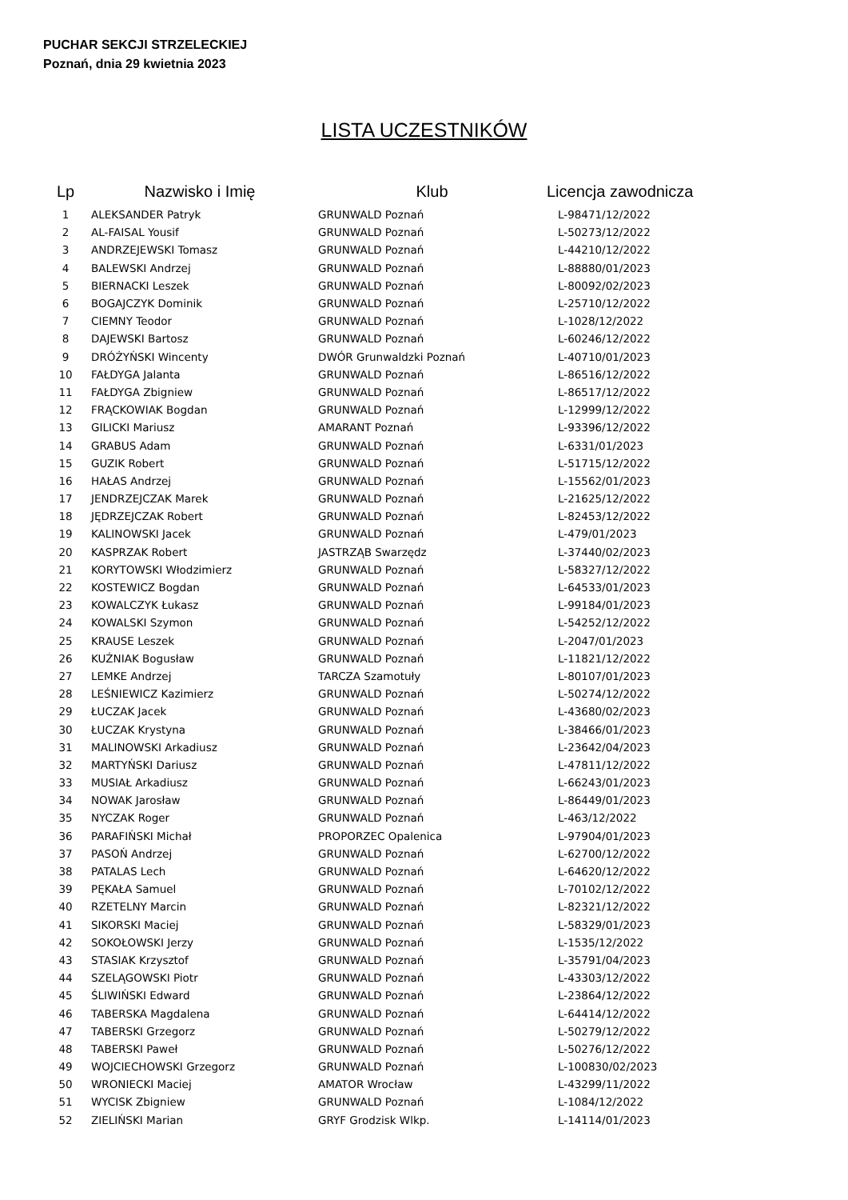PUCHAR SEKCJI STRZELECKIEJ
Poznań, dnia 29 kwietnia 2023
LISTA UCZESTNIKÓW
| Lp | Nazwisko i Imię | Klub | Licencja zawodnicza |
| --- | --- | --- | --- |
| 1 | ALEKSANDER Patryk | GRUNWALD Poznań | L-98471/12/2022 |
| 2 | AL-FAISAL Yousif | GRUNWALD Poznań | L-50273/12/2022 |
| 3 | ANDRZEJEWSKI Tomasz | GRUNWALD Poznań | L-44210/12/2022 |
| 4 | BALEWSKI Andrzej | GRUNWALD Poznań | L-88880/01/2023 |
| 5 | BIERNACKI Leszek | GRUNWALD Poznań | L-80092/02/2023 |
| 6 | BOGAJCZYK Dominik | GRUNWALD Poznań | L-25710/12/2022 |
| 7 | CIEMNY Teodor | GRUNWALD Poznań | L-1028/12/2022 |
| 8 | DAJEWSKI Bartosz | GRUNWALD Poznań | L-60246/12/2022 |
| 9 | DRÓŻYŃSKI Wincenty | DWÓR Grunwaldzki Poznań | L-40710/01/2023 |
| 10 | FAŁDYGA Jalanta | GRUNWALD Poznań | L-86516/12/2022 |
| 11 | FAŁDYGA Zbigniew | GRUNWALD Poznań | L-86517/12/2022 |
| 12 | FRĄCKOWIAK Bogdan | GRUNWALD Poznań | L-12999/12/2022 |
| 13 | GILICKI Mariusz | AMARANT Poznań | L-93396/12/2022 |
| 14 | GRABUS Adam | GRUNWALD Poznań | L-6331/01/2023 |
| 15 | GUZIK Robert | GRUNWALD Poznań | L-51715/12/2022 |
| 16 | HAŁAS Andrzej | GRUNWALD Poznań | L-15562/01/2023 |
| 17 | JENDRZEJCZAK Marek | GRUNWALD Poznań | L-21625/12/2022 |
| 18 | JĘDRZEJCZAK Robert | GRUNWALD Poznań | L-82453/12/2022 |
| 19 | KALINOWSKI Jacek | GRUNWALD Poznań | L-479/01/2023 |
| 20 | KASPRZAK Robert | JASTRZĄB Swarzędz | L-37440/02/2023 |
| 21 | KORYTOWSKI Włodzimierz | GRUNWALD Poznań | L-58327/12/2022 |
| 22 | KOSTEWICZ Bogdan | GRUNWALD Poznań | L-64533/01/2023 |
| 23 | KOWALCZYK Łukasz | GRUNWALD Poznań | L-99184/01/2023 |
| 24 | KOWALSKI Szymon | GRUNWALD Poznań | L-54252/12/2022 |
| 25 | KRAUSE Leszek | GRUNWALD Poznań | L-2047/01/2023 |
| 26 | KUŹNIAK Bogusław | GRUNWALD Poznań | L-11821/12/2022 |
| 27 | LEMKE Andrzej | TARCZA Szamotuły | L-80107/01/2023 |
| 28 | LEŚNIEWICZ Kazimierz | GRUNWALD Poznań | L-50274/12/2022 |
| 29 | ŁUCZAK Jacek | GRUNWALD Poznań | L-43680/02/2023 |
| 30 | ŁUCZAK Krystyna | GRUNWALD Poznań | L-38466/01/2023 |
| 31 | MALINOWSKI Arkadiusz | GRUNWALD Poznań | L-23642/04/2023 |
| 32 | MARTYŃSKI Dariusz | GRUNWALD Poznań | L-47811/12/2022 |
| 33 | MUSIAŁ Arkadiusz | GRUNWALD Poznań | L-66243/01/2023 |
| 34 | NOWAK Jarosław | GRUNWALD Poznań | L-86449/01/2023 |
| 35 | NYCZAK Roger | GRUNWALD Poznań | L-463/12/2022 |
| 36 | PARAFIŃSKI Michał | PROPORZEC Opalenica | L-97904/01/2023 |
| 37 | PASOŃ Andrzej | GRUNWALD Poznań | L-62700/12/2022 |
| 38 | PATALAS Lech | GRUNWALD Poznań | L-64620/12/2022 |
| 39 | PĘKAŁA Samuel | GRUNWALD Poznań | L-70102/12/2022 |
| 40 | RZETELNY Marcin | GRUNWALD Poznań | L-82321/12/2022 |
| 41 | SIKORSKI Maciej | GRUNWALD Poznań | L-58329/01/2023 |
| 42 | SOKOŁOWSKI Jerzy | GRUNWALD Poznań | L-1535/12/2022 |
| 43 | STASIAK Krzysztof | GRUNWALD Poznań | L-35791/04/2023 |
| 44 | SZELĄGOWSKI Piotr | GRUNWALD Poznań | L-43303/12/2022 |
| 45 | ŚLIWIŃSKI Edward | GRUNWALD Poznań | L-23864/12/2022 |
| 46 | TABERSKA Magdalena | GRUNWALD Poznań | L-64414/12/2022 |
| 47 | TABERSKI Grzegorz | GRUNWALD Poznań | L-50279/12/2022 |
| 48 | TABERSKI Paweł | GRUNWALD Poznań | L-50276/12/2022 |
| 49 | WOJCIECHOWSKI Grzegorz | GRUNWALD Poznań | L-100830/02/2023 |
| 50 | WRONIECKI Maciej | AMATOR Wrocław | L-43299/11/2022 |
| 51 | WYCISK Zbigniew | GRUNWALD Poznań | L-1084/12/2022 |
| 52 | ZIELIŃSKI Marian | GRYF Grodzisk Wlkp. | L-14114/01/2023 |